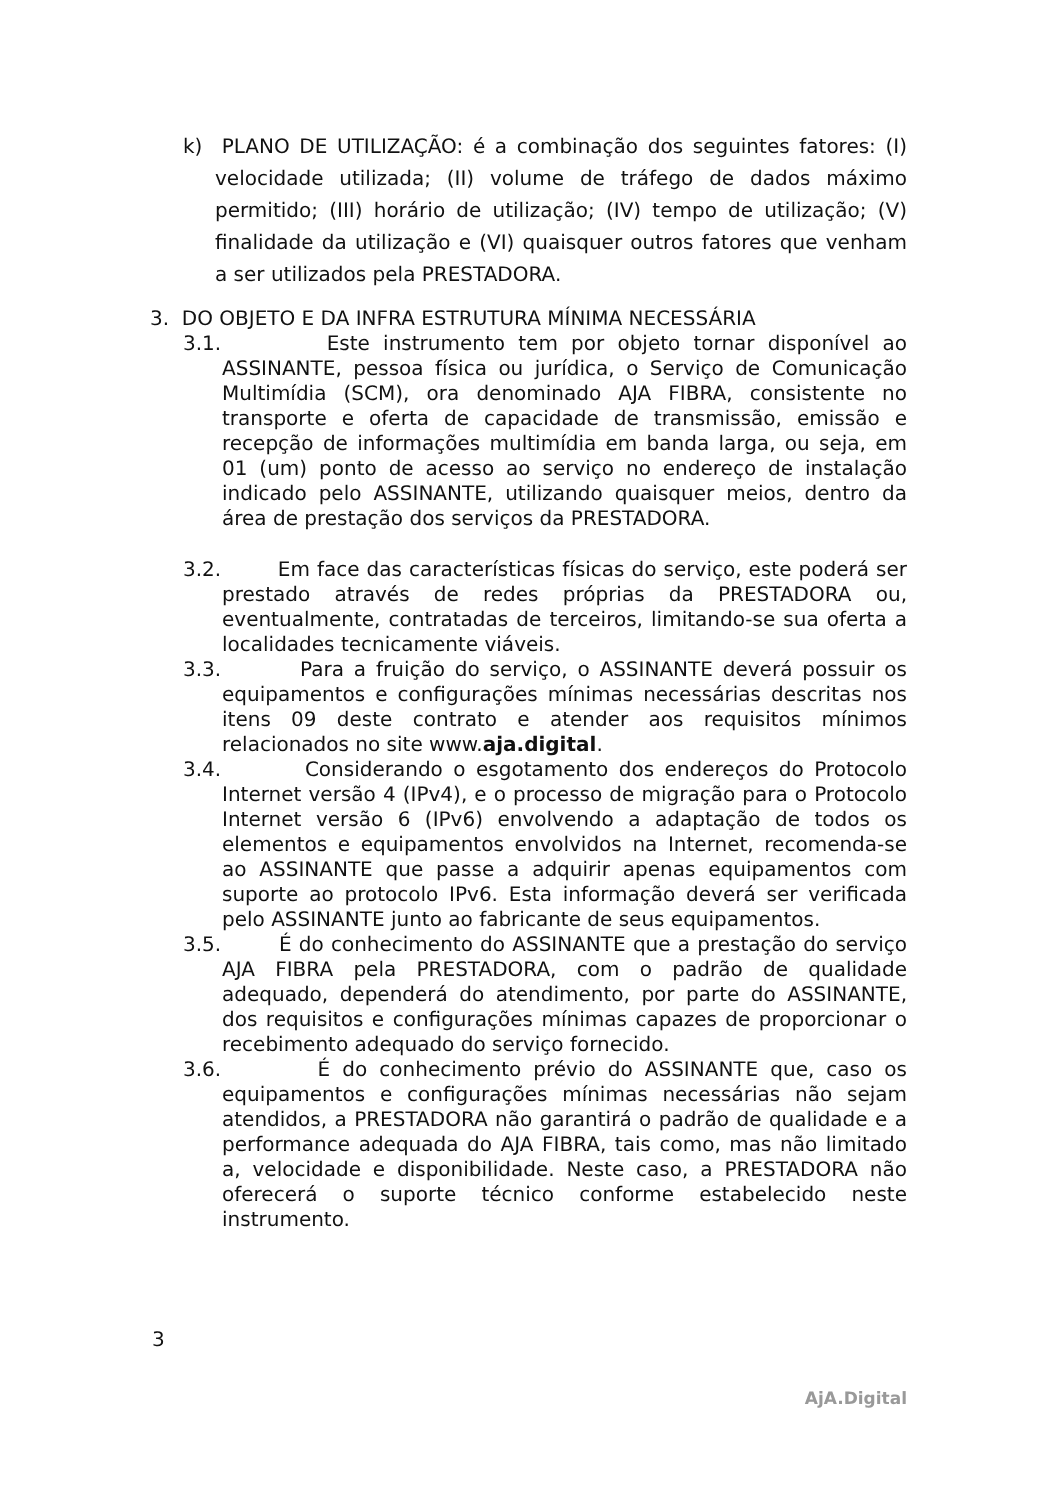k) PLANO DE UTILIZAÇÃO: é a combinação dos seguintes fatores: (I) velocidade utilizada; (II) volume de tráfego de dados máximo permitido; (III) horário de utilização; (IV) tempo de utilização; (V) finalidade da utilização e (VI) quaisquer outros fatores que venham a ser utilizados pela PRESTADORA.
3. DO OBJETO E DA INFRA ESTRUTURA MÍNIMA NECESSÁRIA
3.1. Este instrumento tem por objeto tornar disponível ao ASSINANTE, pessoa física ou jurídica, o Serviço de Comunicação Multimídia (SCM), ora denominado AJA FIBRA, consistente no transporte e oferta de capacidade de transmissão, emissão e recepção de informações multimídia em banda larga, ou seja, em 01 (um) ponto de acesso ao serviço no endereço de instalação indicado pelo ASSINANTE, utilizando quaisquer meios, dentro da área de prestação dos serviços da PRESTADORA.
3.2. Em face das características físicas do serviço, este poderá ser prestado através de redes próprias da PRESTADORA ou, eventualmente, contratadas de terceiros, limitando-se sua oferta a localidades tecnicamente viáveis.
3.3. Para a fruição do serviço, o ASSINANTE deverá possuir os equipamentos e configurações mínimas necessárias descritas nos itens 09 deste contrato e atender aos requisitos mínimos relacionados no site www.aja.digital.
3.4. Considerando o esgotamento dos endereços do Protocolo Internet versão 4 (IPv4), e o processo de migração para o Protocolo Internet versão 6 (IPv6) envolvendo a adaptação de todos os elementos e equipamentos envolvidos na Internet, recomenda-se ao ASSINANTE que passe a adquirir apenas equipamentos com suporte ao protocolo IPv6. Esta informação deverá ser verificada pelo ASSINANTE junto ao fabricante de seus equipamentos.
3.5. É do conhecimento do ASSINANTE que a prestação do serviço AJA FIBRA pela PRESTADORA, com o padrão de qualidade adequado, dependerá do atendimento, por parte do ASSINANTE, dos requisitos e configurações mínimas capazes de proporcionar o recebimento adequado do serviço fornecido.
3.6. É do conhecimento prévio do ASSINANTE que, caso os equipamentos e configurações mínimas necessárias não sejam atendidos, a PRESTADORA não garantirá o padrão de qualidade e a performance adequada do AJA FIBRA, tais como, mas não limitado a, velocidade e disponibilidade. Neste caso, a PRESTADORA não oferecerá o suporte técnico conforme estabelecido neste instrumento.
3
AjA.Digital